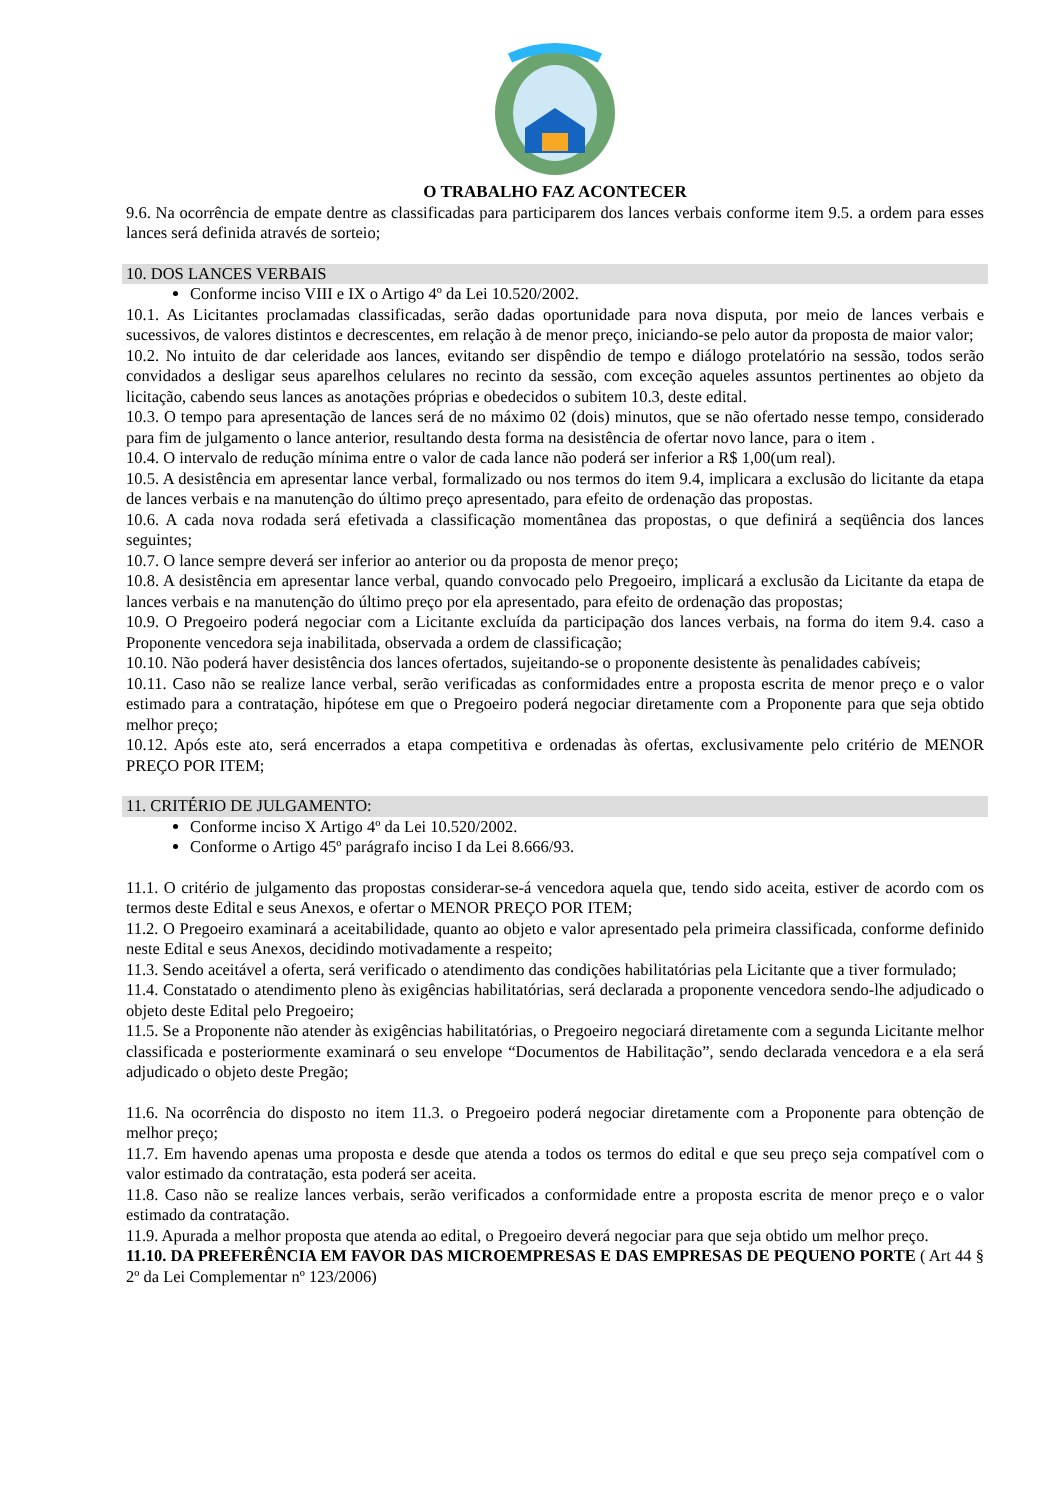O TRABALHO FAZ ACONTECER
9.6. Na ocorrência de empate dentre as classificadas para participarem dos lances verbais conforme item 9.5. a ordem para esses lances será definida através de sorteio;
10. DOS LANCES VERBAIS
Conforme inciso VIII e IX o Artigo 4º da Lei 10.520/2002.
10.1. As Licitantes proclamadas classificadas, serão dadas oportunidade para nova disputa, por meio de lances verbais e sucessivos, de valores distintos e decrescentes, em relação à de menor preço, iniciando-se pelo autor da proposta de maior valor;
10.2. No intuito de dar celeridade aos lances, evitando ser dispêndio de tempo e diálogo protelatório na sessão, todos serão convidados a desligar seus aparelhos celulares no recinto da sessão, com exceção aqueles assuntos pertinentes ao objeto da licitação, cabendo seus lances as anotações próprias e obedecidos o subitem 10.3, deste edital.
10.3. O tempo para apresentação de lances será de no máximo 02 (dois) minutos, que se não ofertado nesse tempo, considerado para fim de julgamento o lance anterior, resultando desta forma na desistência de ofertar novo lance, para o item .
10.4. O intervalo de redução mínima entre o valor de cada lance não poderá ser inferior a R$ 1,00(um real).
10.5. A desistência em apresentar lance verbal, formalizado ou nos termos do item 9.4, implicara a exclusão do licitante da etapa de lances verbais e na manutenção do último preço apresentado, para efeito de ordenação das propostas.
10.6. A cada nova rodada será efetivada a classificação momentânea das propostas, o que definirá a seqüência dos lances seguintes;
10.7. O lance sempre deverá ser inferior ao anterior ou da proposta de menor preço;
10.8. A desistência em apresentar lance verbal, quando convocado pelo Pregoeiro, implicará a exclusão da Licitante da etapa de lances verbais e na manutenção do último preço por ela apresentado, para efeito de ordenação das propostas;
10.9. O Pregoeiro poderá negociar com a Licitante excluída da participação dos lances verbais, na forma do item 9.4. caso a Proponente vencedora seja inabilitada, observada a ordem de classificação;
10.10. Não poderá haver desistência dos lances ofertados, sujeitando-se o proponente desistente às penalidades cabíveis;
10.11. Caso não se realize lance verbal, serão verificadas as conformidades entre a proposta escrita de menor preço e o valor estimado para a contratação, hipótese em que o Pregoeiro poderá negociar diretamente com a Proponente para que seja obtido melhor preço;
10.12. Após este ato, será encerrados a etapa competitiva e ordenadas às ofertas, exclusivamente pelo critério de MENOR PREÇO POR ITEM;
11. CRITÉRIO DE JULGAMENTO:
Conforme inciso X Artigo 4º da Lei 10.520/2002.
Conforme o Artigo 45º parágrafo inciso I da Lei 8.666/93.
11.1. O critério de julgamento das propostas considerar-se-á vencedora aquela que, tendo sido aceita, estiver de acordo com os termos deste Edital e seus Anexos, e ofertar o MENOR PREÇO POR ITEM;
11.2. O Pregoeiro examinará a aceitabilidade, quanto ao objeto e valor apresentado pela primeira classificada, conforme definido neste Edital e seus Anexos, decidindo motivadamente a respeito;
11.3. Sendo aceitável a oferta, será verificado o atendimento das condições habilitatórias pela Licitante que a tiver formulado;
11.4. Constatado o atendimento pleno às exigências habilitatórias, será declarada a proponente vencedora sendo-lhe adjudicado o objeto deste Edital pelo Pregoeiro;
11.5. Se a Proponente não atender às exigências habilitatórias, o Pregoeiro negociará diretamente com a segunda Licitante melhor classificada e posteriormente examinará o seu envelope “Documentos de Habilitação”, sendo declarada vencedora e a ela será adjudicado o objeto deste Pregão;
11.6. Na ocorrência do disposto no item 11.3. o Pregoeiro poderá negociar diretamente com a Proponente para obtenção de melhor preço;
11.7. Em havendo apenas uma proposta e desde que atenda a todos os termos do edital e que seu preço seja compatível com o valor estimado da contratação, esta poderá ser aceita.
11.8. Caso não se realize lances verbais, serão verificados a conformidade entre a proposta escrita de menor preço e o valor estimado da contratação.
11.9. Apurada a melhor proposta que atenda ao edital, o Pregoeiro deverá negociar para que seja obtido um melhor preço.
11.10. DA PREFERÊNCIA EM FAVOR DAS MICROEMPRESAS E DAS EMPRESAS DE PEQUENO PORTE ( Art 44 § 2º da Lei Complementar nº 123/2006)